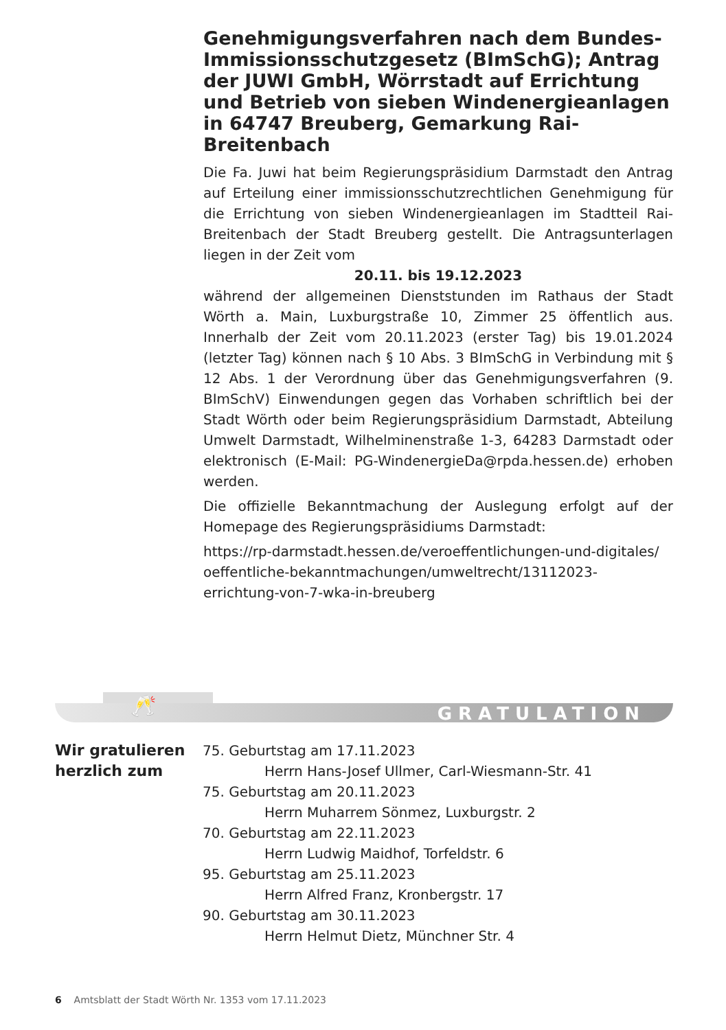Genehmigungsverfahren nach dem Bundes-Immissionsschutzgesetz (BImSchG); Antrag der JUWI GmbH, Wörrstadt auf Errichtung und Betrieb von sieben Windenergieanlagen in 64747 Breuberg, Gemarkung Rai-Breitenbach
Die Fa. Juwi hat beim Regierungspräsidium Darmstadt den Antrag auf Erteilung einer immissionsschutzrechtlichen Genehmigung für die Errichtung von sieben Windenergieanlagen im Stadtteil Rai-Breitenbach der Stadt Breuberg gestellt. Die Antragsunterlagen liegen in der Zeit vom
20.11. bis 19.12.2023
während der allgemeinen Dienststunden im Rathaus der Stadt Wörth a. Main, Luxburgstraße 10, Zimmer 25 öffentlich aus. Innerhalb der Zeit vom 20.11.2023 (erster Tag) bis 19.01.2024 (letzter Tag) können nach § 10 Abs. 3 BImSchG in Verbindung mit § 12 Abs. 1 der Verordnung über das Genehmigungsverfahren (9. BImSchV) Einwendungen gegen das Vorhaben schriftlich bei der Stadt Wörth oder beim Regierungspräsidium Darmstadt, Abteilung Umwelt Darmstadt, Wilhelminenstraße 1-3, 64283 Darmstadt oder elektronisch (E-Mail: PG-WindenergieDa@rpda.hessen.de) erhoben werden.
Die offizielle Bekanntmachung der Auslegung erfolgt auf der Homepage des Regierungspräsidiums Darmstadt:
https://rp-darmstadt.hessen.de/veroeffentlichungen-und-digitales/ oeffentliche-bekanntmachungen/umweltrecht/13112023-errichtung-von-7-wka-in-breuberg
🥂 GRATULATION
Wir gratulieren herzlich zum
75. Geburtstag am 17.11.2023
Herrn Hans-Josef Ullmer, Carl-Wiesmann-Str. 41
75. Geburtstag am 20.11.2023
Herrn Muharrem Sönmez, Luxburgstr. 2
70. Geburtstag am 22.11.2023
Herrn Ludwig Maidhof, Torfeldstr. 6
95. Geburtstag am 25.11.2023
Herrn Alfred Franz, Kronbergstr. 17
90. Geburtstag am 30.11.2023
Herrn Helmut Dietz, Münchner Str. 4
6 Amtsblatt der Stadt Wörth Nr. 1353 vom 17.11.2023